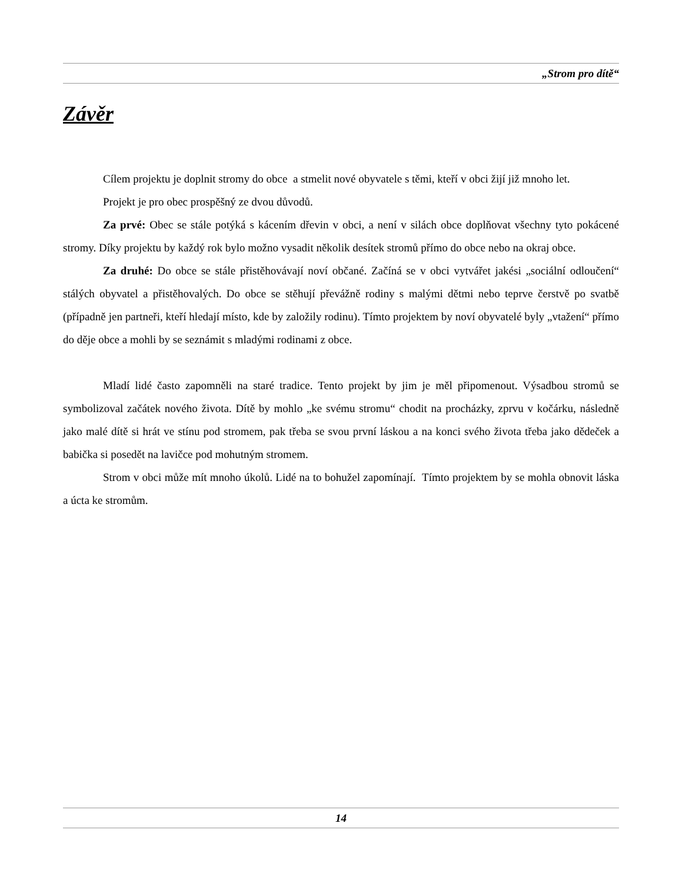„Strom pro dítě“
Závěr
Cílem projektu je doplnit stromy do obce a stmelit nové obyvatele s těmi, kteří v obci žijí již mnoho let.
Projekt je pro obec prospěšný ze dvou důvodů.
Za prvé: Obec se stále potýká s kácením dřevin v obci, a není v silách obce doplňovat všechny tyto pokácené stromy. Díky projektu by každý rok bylo možno vysadit několik desítek stromů přímo do obce nebo na okraj obce.
Za druhé: Do obce se stále přistěhovávají noví občané. Začíná se v obci vytvářet jakési „sociální odloučení“ stálých obyvatel a přistěhovalých. Do obce se stěhují převážně rodiny s malými dětmi nebo teprve čerstvě po svatbě (případně jen partneři, kteří hledají místo, kde by založily rodinu). Tímto projektem by noví obyvatelé byly „vtažení“ přímo do děje obce a mohli by se seznámit s mladými rodinami z obce.
Mladí lidé často zapomněli na staré tradice. Tento projekt by jim je měl připomenout. Výsadbou stromů se symbolizoval začátek nového života. Dítě by mohlo „ke svému stromu“ chodit na procházky, zprvu v kočárku, následně jako malé dítě si hrát ve stínu pod stromem, pak třeba se svou první láskou a na konci svého života třeba jako dědeček a babička si posedět na lavičce pod mohutným stromem.
Strom v obci může mít mnoho úkolů. Lidé na to bohužel zapomínají. Tímto projektem by se mohla obnovit láska a úcta ke stromům.
14